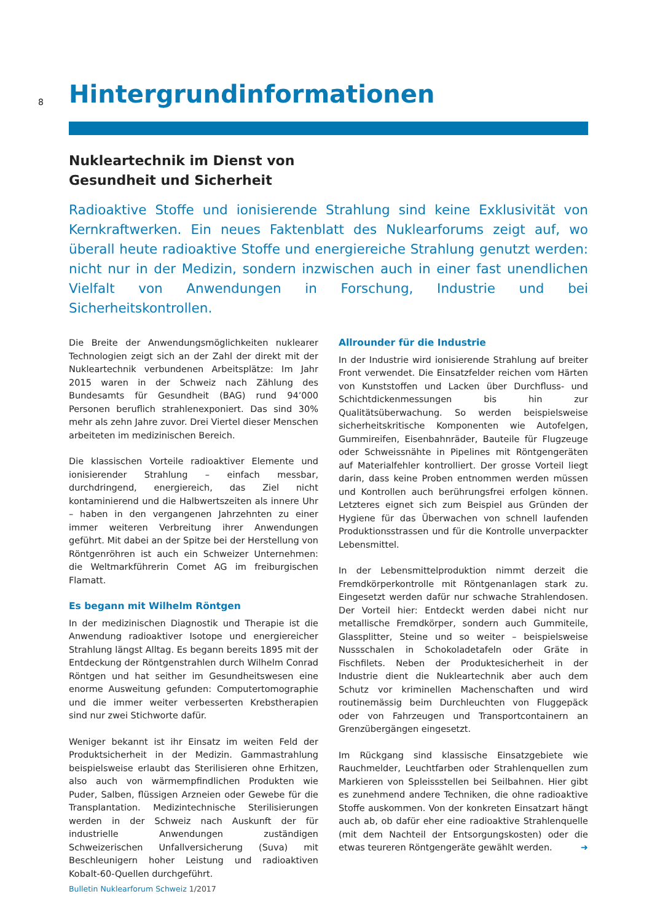8
Hintergrundinformationen
Nukleartechnik im Dienst von Gesundheit und Sicherheit
Radioaktive Stoffe und ionisierende Strahlung sind keine Exklusivität von Kernkraftwerken. Ein neues Faktenblatt des Nuklearforums zeigt auf, wo überall heute radioaktive Stoffe und energiereiche Strahlung genutzt werden: nicht nur in der Medizin, sondern inzwischen auch in einer fast unendlichen Vielfalt von Anwendungen in Forschung, Industrie und bei Sicherheitskontrollen.
Die Breite der Anwendungsmöglichkeiten nuklearer Technologien zeigt sich an der Zahl der direkt mit der Nukleartechnik verbundenen Arbeitsplätze: Im Jahr 2015 waren in der Schweiz nach Zählung des Bundesamts für Gesundheit (BAG) rund 94’000 Personen beruflich strahlenexponiert. Das sind 30% mehr als zehn Jahre zuvor. Drei Viertel dieser Menschen arbeiteten im medizinischen Bereich.
Die klassischen Vorteile radioaktiver Elemente und ionisierender Strahlung – einfach messbar, durchdringend, energiereich, das Ziel nicht kontaminierend und die Halbwertszeiten als innere Uhr – haben in den vergangenen Jahrzehnten zu einer immer weiteren Verbreitung ihrer Anwendungen geführt. Mit dabei an der Spitze bei der Herstellung von Röntgenröhren ist auch ein Schweizer Unternehmen: die Weltmarkführerin Comet AG im freiburgischen Flamatt.
Es begann mit Wilhelm Röntgen
In der medizinischen Diagnostik und Therapie ist die Anwendung radioaktiver Isotope und energiereicher Strahlung längst Alltag. Es begann bereits 1895 mit der Entdeckung der Röntgenstrahlen durch Wilhelm Conrad Röntgen und hat seither im Gesundheitswesen eine enorme Ausweitung gefunden: Computertomographie und die immer weiter verbesserten Krebstherapien sind nur zwei Stichworte dafür.
Weniger bekannt ist ihr Einsatz im weiten Feld der Produktsicherheit in der Medizin. Gammastrahlung beispielsweise erlaubt das Sterilisieren ohne Erhitzen, also auch von wärmempfindlichen Produkten wie Puder, Salben, flüssigen Arzneien oder Gewebe für die Transplantation. Medizintechnische Sterilisierungen werden in der Schweiz nach Auskunft der für industrielle Anwendungen zuständigen Schweizerischen Unfallversicherung (Suva) mit Beschleunigern hoher Leistung und radioaktiven Kobalt-60-Quellen durchgeführt.
Allrounder für die Industrie
In der Industrie wird ionisierende Strahlung auf breiter Front verwendet. Die Einsatzfelder reichen vom Härten von Kunststoffen und Lacken über Durchfluss- und Schichtdickenmessungen bis hin zur Qualitätsüberwachung. So werden beispielsweise sicherheitskritische Komponenten wie Autofelgen, Gummireifen, Eisenbahnräder, Bauteile für Flugzeuge oder Schweissnähte in Pipelines mit Röntgengeräten auf Materialfehler kontrolliert. Der grosse Vorteil liegt darin, dass keine Proben entnommen werden müssen und Kontrollen auch berührungsfrei erfolgen können. Letzteres eignet sich zum Beispiel aus Gründen der Hygiene für das Überwachen von schnell laufenden Produktionsstrassen und für die Kontrolle unverpackter Lebensmittel.
In der Lebensmittelproduktion nimmt derzeit die Fremdkörperkontrolle mit Röntgenanlagen stark zu. Eingesetzt werden dafür nur schwache Strahlendosen. Der Vorteil hier: Entdeckt werden dabei nicht nur metallische Fremdkörper, sondern auch Gummiteile, Glassplitter, Steine und so weiter – beispielsweise Nussschalen in Schokoladetafeln oder Gräte in Fischfilets. Neben der Produktesicherheit in der Industrie dient die Nukleartechnik aber auch dem Schutz vor kriminellen Machenschaften und wird routinemässig beim Durchleuchten von Fluggepäck oder von Fahrzeugen und Transportcontainern an Grenzübergängen eingesetzt.
Im Rückgang sind klassische Einsatzgebiete wie Rauchmelder, Leuchtfarben oder Strahlenquellen zum Markieren von Spleissstellen bei Seilbahnen. Hier gibt es zunehmend andere Techniken, die ohne radioaktive Stoffe auskommen. Von der konkreten Einsatzart hängt auch ab, ob dafür eher eine radioaktive Strahlenquelle (mit dem Nachteil der Entsorgungskosten) oder die etwas teureren Röntgengeräte gewählt werden. ➜
Bulletin Nuklearforum Schweiz 1/2017